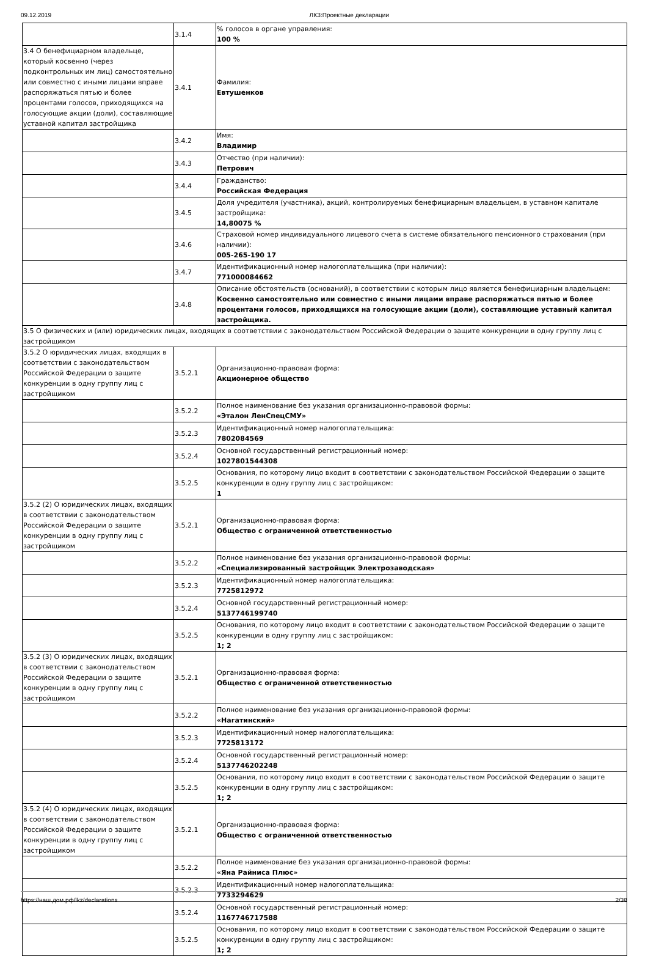09.12.2019 ЛКЗ:Проектные декларации
| | 3.1.4 | % голосов в органе управления: 100 % |
| 3.4 О бенефициарном владельце, который косвенно (через подконтрольных им лиц) самостоятельно или совместно с иными лицами вправе распоряжаться пятью и более процентами голосов, приходящихся на голосующие акции (доли), составляющие уставной капитал застройщика | 3.4.1 | Фамилия: Евтушенков |
| | 3.4.2 | Имя: Владимир |
| | 3.4.3 | Отчество (при наличии): Петрович |
| | 3.4.4 | Гражданство: Российская Федерация |
| | 3.4.5 | Доля учредителя (участника), акций, контролируемых бенефициарным владельцем, в уставном капитале застройщика: 14,80075 % |
| | 3.4.6 | Страховой номер индивидуального лицевого счета в системе обязательного пенсионного страхования (при наличии): 005-265-190 17 |
| | 3.4.7 | Идентификационный номер налогоплательщика (при наличии): 771000084662 |
| | 3.4.8 | Описание обстоятельств (оснований), в соответствии с которым лицо является бенефициарным владельцем: Косвенно самостоятельно или совместно с иными лицами вправе распоряжаться пятью и более процентами голосов, приходящихся на голосующие акции (доли), составляющие уставный капитал застройщика. |
| 3.5 О физических и (или) юридических лицах, входящих в соответствии с законодательством Российской Федерации о защите конкуренции в одну группу лиц с застройщиком | | |
| 3.5.2 О юридических лицах, входящих в соответствии с законодательством Российской Федерации о защите конкуренции в одну группу лиц с застройщиком | 3.5.2.1 | Организационно-правовая форма: Акционерное общество |
| | 3.5.2.2 | Полное наименование без указания организационно-правовой формы: «Эталон ЛенСпецСМУ» |
| | 3.5.2.3 | Идентификационный номер налогоплательщика: 7802084569 |
| | 3.5.2.4 | Основной государственный регистрационный номер: 1027801544308 |
| | 3.5.2.5 | Основания, по которому лицо входит в соответствии с законодательством Российской Федерации о защите конкуренции в одну группу лиц с застройщиком: 1 |
| 3.5.2 (2) О юридических лицах, входящих в соответствии с законодательством Российской Федерации о защите конкуренции в одну группу лиц с застройщиком | 3.5.2.1 | Организационно-правовая форма: Общество с ограниченной ответственностью |
| | 3.5.2.2 | Полное наименование без указания организационно-правовой формы: «Специализированный застройщик Электрозаводская» |
| | 3.5.2.3 | Идентификационный номер налогоплательщика: 7725812972 |
| | 3.5.2.4 | Основной государственный регистрационный номер: 5137746199740 |
| | 3.5.2.5 | Основания, по которому лицо входит в соответствии с законодательством Российской Федерации о защите конкуренции в одну группу лиц с застройщиком: 1; 2 |
| 3.5.2 (3) О юридических лицах, входящих в соответствии с законодательством Российской Федерации о защите конкуренции в одну группу лиц с застройщиком | 3.5.2.1 | Организационно-правовая форма: Общество с ограниченной ответственностью |
| | 3.5.2.2 | Полное наименование без указания организационно-правовой формы: «Нагатинский» |
| | 3.5.2.3 | Идентификационный номер налогоплательщика: 7725813172 |
| | 3.5.2.4 | Основной государственный регистрационный номер: 5137746202248 |
| | 3.5.2.5 | Основания, по которому лицо входит в соответствии с законодательством Российской Федерации о защите конкуренции в одну группу лиц с застройщиком: 1; 2 |
| 3.5.2 (4) О юридических лицах, входящих в соответствии с законодательством Российской Федерации о защите конкуренции в одну группу лиц с застройщиком | 3.5.2.1 | Организационно-правовая форма: Общество с ограниченной ответственностью |
| | 3.5.2.2 | Полное наименование без указания организационно-правовой формы: «Яна Райниса Плюс» |
| | 3.5.2.3 | Идентификационный номер налогоплательщика: 7733294629 |
| | 3.5.2.4 | Основной государственный регистрационный номер: 1167746717588 |
| | 3.5.2.5 | Основания, по которому лицо входит в соответствии с законодательством Российской Федерации о защите конкуренции в одну группу лиц с застройщиком: 1; 2 |
https://наш.дом.рф/lkz/declarations 2/38